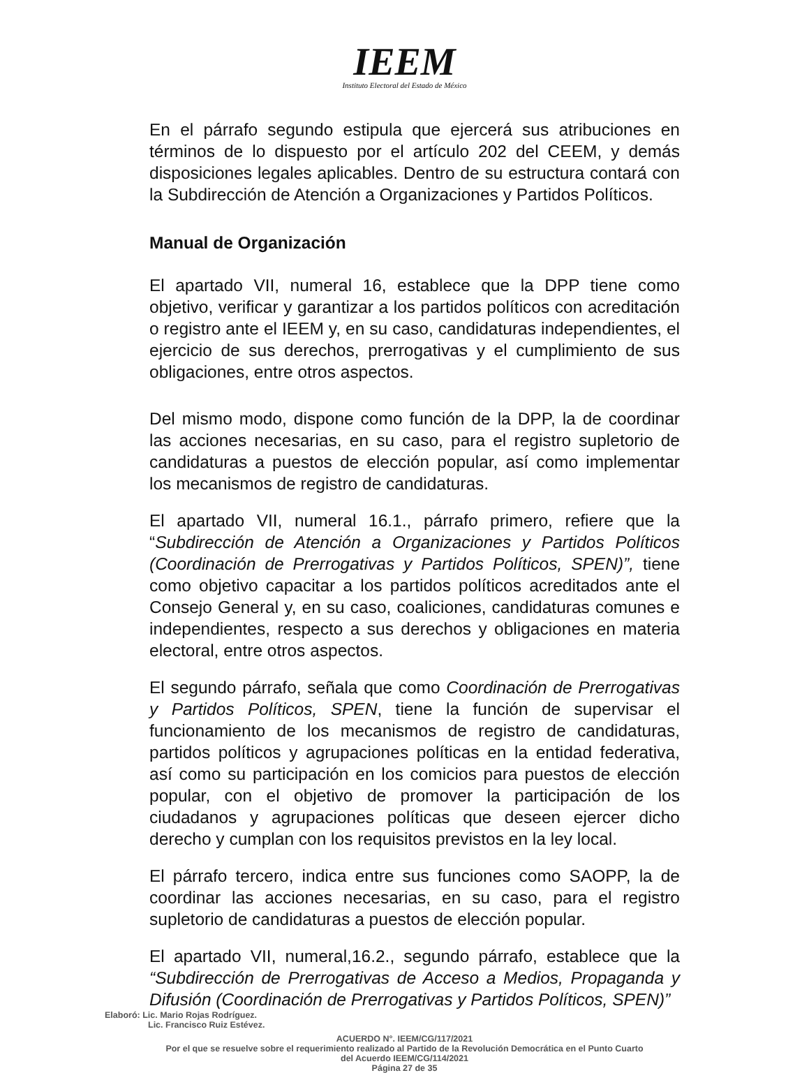IEEM
Instituto Electoral del Estado de México
En el párrafo segundo estipula que ejercerá sus atribuciones en términos de lo dispuesto por el artículo 202 del CEEM, y demás disposiciones legales aplicables. Dentro de su estructura contará con la Subdirección de Atención a Organizaciones y Partidos Políticos.
Manual de Organización
El apartado VII, numeral 16, establece que la DPP tiene como objetivo, verificar y garantizar a los partidos políticos con acreditación o registro ante el IEEM y, en su caso, candidaturas independientes, el ejercicio de sus derechos, prerrogativas y el cumplimiento de sus obligaciones, entre otros aspectos.
Del mismo modo, dispone como función de la DPP, la de coordinar las acciones necesarias, en su caso, para el registro supletorio de candidaturas a puestos de elección popular, así como implementar los mecanismos de registro de candidaturas.
El apartado VII, numeral 16.1., párrafo primero, refiere que la “Subdirección de Atención a Organizaciones y Partidos Políticos (Coordinación de Prerrogativas y Partidos Políticos, SPEN)”, tiene como objetivo capacitar a los partidos políticos acreditados ante el Consejo General y, en su caso, coaliciones, candidaturas comunes e independientes, respecto a sus derechos y obligaciones en materia electoral, entre otros aspectos.
El segundo párrafo, señala que como Coordinación de Prerrogativas y Partidos Políticos, SPEN, tiene la función de supervisar el funcionamiento de los mecanismos de registro de candidaturas, partidos políticos y agrupaciones políticas en la entidad federativa, así como su participación en los comicios para puestos de elección popular, con el objetivo de promover la participación de los ciudadanos y agrupaciones políticas que deseen ejercer dicho derecho y cumplan con los requisitos previstos en la ley local.
El párrafo tercero, indica entre sus funciones como SAOPP, la de coordinar las acciones necesarias, en su caso, para el registro supletorio de candidaturas a puestos de elección popular.
El apartado VII, numeral,16.2., segundo párrafo, establece que la “Subdirección de Prerrogativas de Acceso a Medios, Propaganda y Difusión (Coordinación de Prerrogativas y Partidos Políticos, SPEN)”
Elaboró: Lic. Mario Rojas Rodríguez.
Lic. Francisco Ruiz Estévez.
ACUERDO N°. IEEM/CG/117/2021
Por el que se resuelve sobre el requerimiento realizado al Partido de la Revolución Democrática en el Punto Cuarto
del Acuerdo IEEM/CG/114/2021
Página 27 de 35